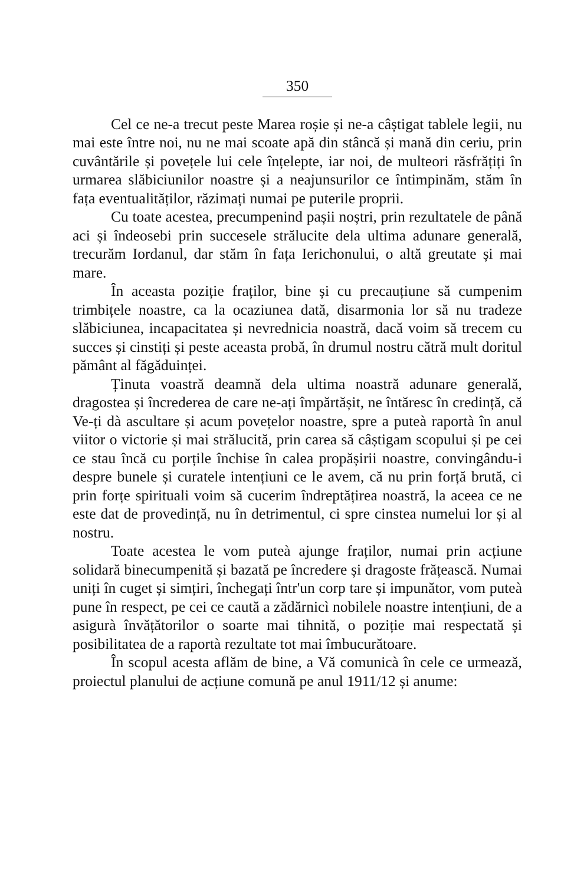350
Cel ce ne-a trecut peste Marea roșie și ne-a câștigat tablele legii, nu mai este între noi, nu ne mai scoate apă din stâncă și mană din ceriu, prin cuvântările și povețele lui cele înțelepte, iar noi, de multeori răsfrățiți în urmarea slăbiciunilor noastre și a neajunsurilor ce întimpinăm, stăm în fața eventualităților, răzimați numai pe puterile proprii.
Cu toate acestea, precumpenind pașii noștri, prin rezultatele de până aci și îndeosebi prin succesele strălucite dela ultima adunare generală, trecurăm Iordanul, dar stăm în fața Ierichonului, o altă greutate și mai mare.
În aceasta poziție fraților, bine și cu precauțiune să cumpenim trimbițele noastre, ca la ocaziunea dată, disarmonia lor să nu tradeze slăbiciunea, incapacitatea și nevrednicia noastră, dacă voim să trecem cu succes și cinstiți și peste aceasta probă, în drumul nostru cătră mult doritul pământ al făgăduinței.
Ținuta voastră deamnă dela ultima noastră adunare generală, dragostea și încrederea de care ne-ați împărtășit, ne întăresc în credință, că Ve-ți dà ascultare și acum povețelor noastre, spre a puteà raportà în anul viitor o victorie și mai strălucită, prin carea să câștigam scopului și pe cei ce stau încă cu porțile închise în calea propășirii noastre, convingându-i despre bunele și curatele intențiuni ce le avem, că nu prin forță brută, ci prin forțe spirituali voim să cucerim îndreptățirea noastră, la aceea ce ne este dat de provedință, nu în detrimentul, ci spre cinstea numelui lor și al nostru.
Toate acestea le vom puteà ajunge fraților, numai prin acțiune solidară binecumpenită și bazată pe încredere și dragoste frățească. Numai uniți în cuget și simțiri, închegați într'un corp tare și impunător, vom puteà pune în respect, pe cei ce caută a zădărnicì nobilele noastre intențiuni, de a asigurà învățătorilor o soarte mai tihnită, o poziție mai respectată și posibilitatea de a raportà rezultate tot mai îmbucurătoare.
În scopul acesta aflăm de bine, a Vă comunicà în cele ce urmează, proiectul planului de acțiune comună pe anul 1911/12 și anume: